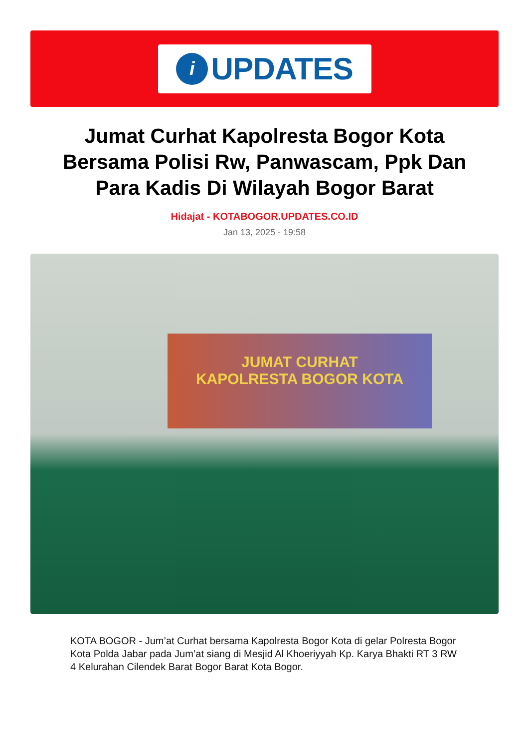i
UPDATES
Jumat Curhat Kapolresta Bogor Kota Bersama Polisi Rw, Panwascam, Ppk Dan Para Kadis Di Wilayah Bogor Barat
Hidajat - KOTABOGOR.UPDATES.CO.ID
Jan 13, 2025 - 19:58
JUMAT CURHAT
KAPOLRESTA BOGOR KOTA
KOTA BOGOR - Jum’at Curhat bersama Kapolresta Bogor Kota di gelar Polresta Bogor Kota Polda Jabar pada Jum’at siang di Mesjid Al Khoeriyyah Kp. Karya Bhakti RT 3 RW 4 Kelurahan Cilendek Barat Bogor Barat Kota Bogor.